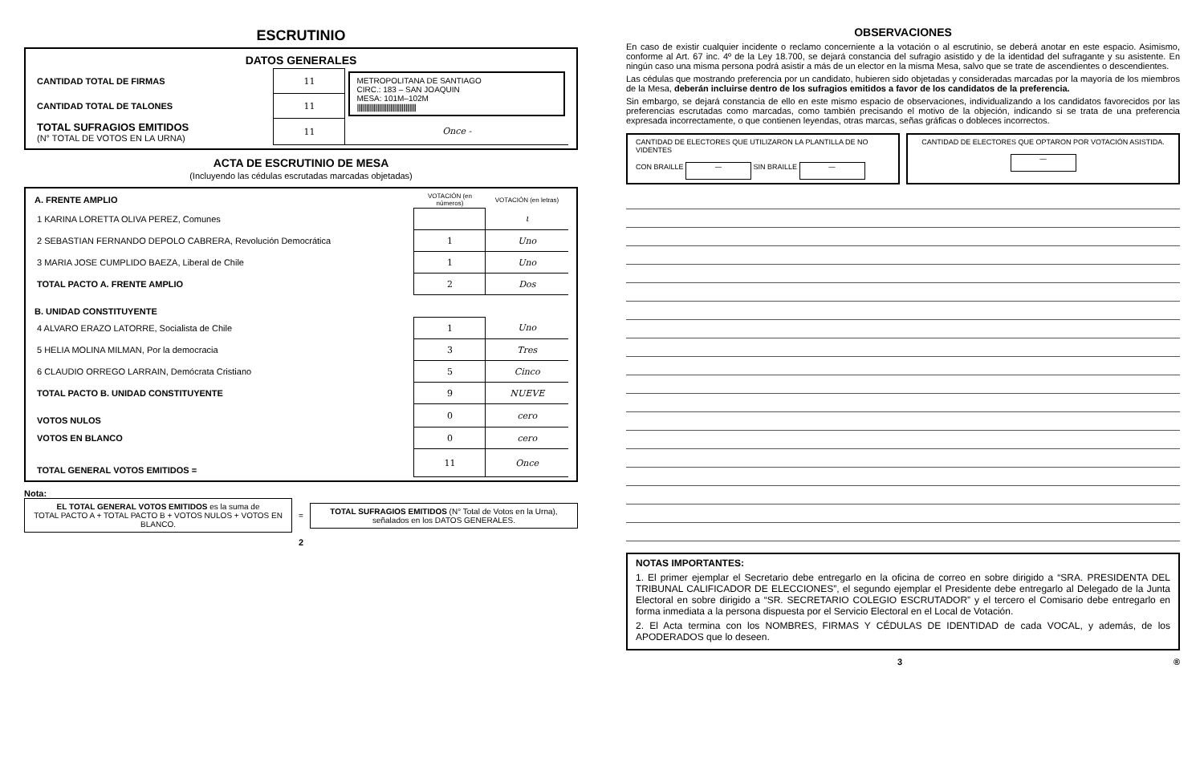ESCRUTINIO
DATOS GENERALES
| CANTIDAD TOTAL DE FIRMAS | 11 | METROPOLITANA DE SANTIAGO CIRC.: 183 – SAN JOAQUIN MESA: 101M–102M ////////////////////////////////////////////// |
| CANTIDAD TOTAL DE TALONES | 11 | |
| TOTAL SUFRAGIOS EMITIDOS (N° TOTAL DE VOTOS EN LA URNA) | 11 | Once - |
ACTA DE ESCRUTINIO DE MESA
(Incluyendo las cédulas escrutadas marcadas objetadas)
| A. FRENTE AMPLIO | VOTACIÓN (en números) | VOTACIÓN (en letras) |
| --- | --- | --- |
| 1 KARINA LORETTA OLIVA PEREZ, Comunes | | ι |
| 2 SEBASTIAN FERNANDO DEPOLO CABRERA, Revolución Democrática | 1 | Uno |
| 3 MARIA JOSE CUMPLIDO BAEZA, Liberal de Chile | 1 | Uno |
| TOTAL PACTO A. FRENTE AMPLIO | 2 | Dos |
| B. UNIDAD CONSTITUYENTE | | |
| 4 ALVARO ERAZO LATORRE, Socialista de Chile | 1 | Uno |
| 5 HELIA MOLINA MILMAN, Por la democracia | 3 | Tres |
| 6 CLAUDIO ORREGO LARRAIN, Demócrata Cristiano | 5 | Cinco |
| TOTAL PACTO B. UNIDAD CONSTITUYENTE | 9 | NUEVE |
| VOTOS NULOS | 0 | cero |
| VOTOS EN BLANCO | 0 | cero |
| TOTAL GENERAL VOTOS EMITIDOS = | 11 | Once |
Nota:
EL TOTAL GENERAL VOTOS EMITIDOS es la suma de
TOTAL PACTO A + TOTAL PACTO B + VOTOS NULOS + VOTOS EN BLANCO.
=
TOTAL SUFRAGIOS EMITIDOS (N° Total de Votos en la Urna),
señalados en los DATOS GENERALES.
2
OBSERVACIONES
En caso de existir cualquier incidente o reclamo concerniente a la votación o al escrutinio, se deberá anotar en este espacio. Asimismo, conforme al Art. 67 inc. 4º de la Ley 18.700, se dejará constancia del sufragio asistido y de la identidad del sufragante y su asistente. En ningún caso una misma persona podrá asistir a más de un elector en la misma Mesa, salvo que se trate de ascendientes o descendientes.
Las cédulas que mostrando preferencia por un candidato, hubieren sido objetadas y consideradas marcadas por la mayoría de los miembros de la Mesa, deberán incluirse dentro de los sufragios emitidos a favor de los candidatos de la preferencia.
Sin embargo, se dejará constancia de ello en este mismo espacio de observaciones, individualizando a los candidatos favorecidos por las preferencias escrutadas como marcadas, como también precisando el motivo de la objeción, indicando si se trata de una preferencia expresada incorrectamente, o que contienen leyendas, otras marcas, señas gráficas o dobleces incorrectos.
CANTIDAD DE ELECTORES QUE UTILIZARON LA PLANTILLA DE NO VIDENTES
CON BRAILLE — SIN BRAILLE —
CANTIDAD DE ELECTORES QUE OPTARON POR VOTACIÓN ASISTIDA.
—
NOTAS IMPORTANTES:
1. El primer ejemplar el Secretario debe entregarlo en la oficina de correo en sobre dirigido a “SRA. PRESIDENTA DEL TRIBUNAL CALIFICADOR DE ELECCIONES”, el segundo ejemplar el Presidente debe entregarlo al Delegado de la Junta Electoral en sobre dirigido a “SR. SECRETARIO COLEGIO ESCRUTADOR” y el tercero el Comisario debe entregarlo en forma inmediata a la persona dispuesta por el Servicio Electoral en el Local de Votación.
2. El Acta termina con los NOMBRES, FIRMAS Y CÉDULAS DE IDENTIDAD de cada VOCAL, y además, de los APODERADOS que lo deseen.
3 ®